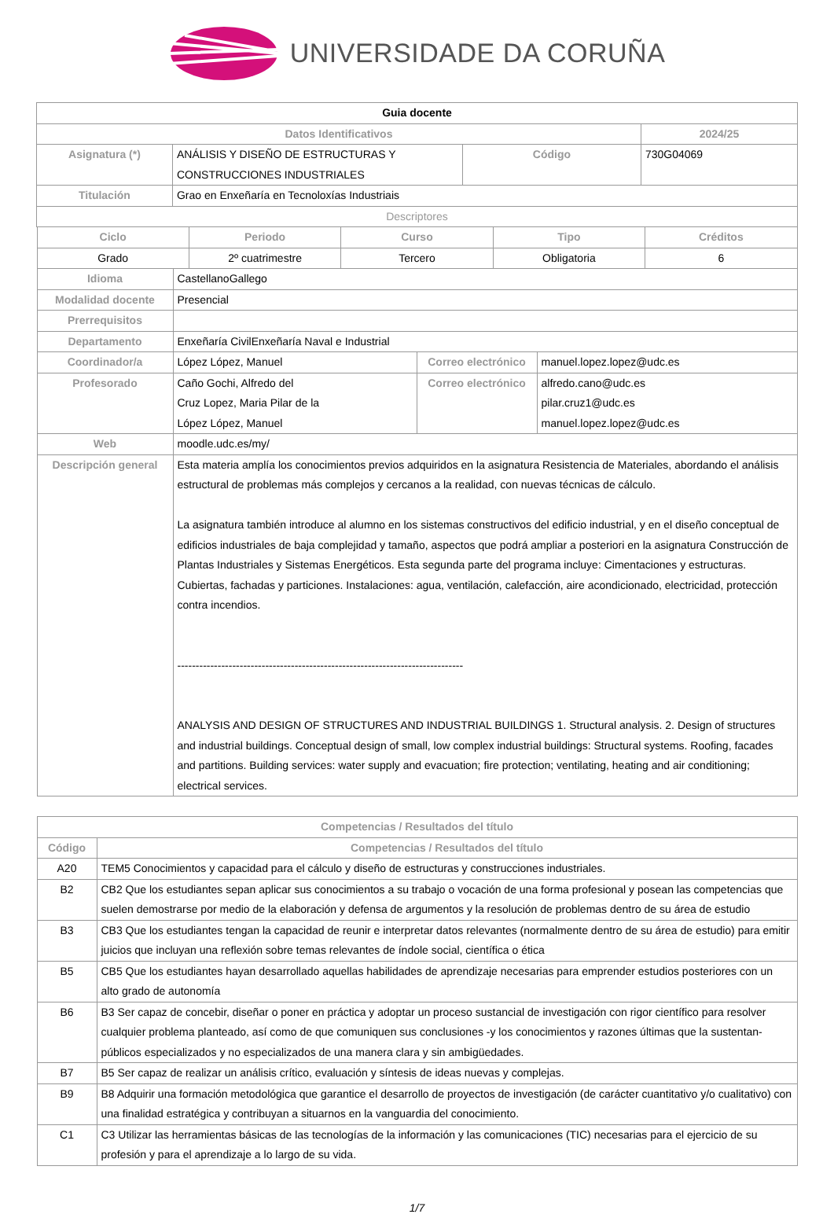UNIVERSIDADE DA CORUÑA
| Guia docente | | | |
| Datos Identificativos | | | 2024/25 |
| Asignatura (*) | ANÁLISIS Y DISEÑO DE ESTRUCTURAS Y CONSTRUCCIONES INDUSTRIALES | Código | 730G04069 |
| Titulación | Grao en Enxeñaría en Tecnoloxías Industriais | | |
| Descriptores | | | |
| Ciclo | Periodo | Curso | Tipo | Créditos |
| --- | --- | --- | --- | --- |
| Grado | 2º cuatrimestre | Tercero | Obligatoria | 6 |
| Idioma | CastellanoGallego | | |
| Modalidad docente | Presencial | | |
| Prerrequisitos | | | |
| Departamento | Enxeñaría CivilEnxeñaría Naval e Industrial | | |
| Coordinador/a | López López, Manuel | Correo electrónico | manuel.lopez.lopez@udc.es |
| Profesorado | Caño Gochi, Alfredo del Cruz Lopez, Maria Pilar de la López López, Manuel | Correo electrónico | alfredo.cano@udc.es pilar.cruz1@udc.es manuel.lopez.lopez@udc.es |
| Web | moodle.udc.es/my/ | | |
| Descripción general | Esta materia amplía los conocimientos previos adquiridos en la asignatura Resistencia de Materiales, abordando el análisis estructural de problemas más complejos y cercanos a la realidad, con nuevas técnicas de cálculo. La asignatura también introduce al alumno en los sistemas constructivos del edificio industrial, y en el diseño conceptual de edificios industriales de baja complejidad y tamaño, aspectos que podrá ampliar a posteriori en la asignatura Construcción de Plantas Industriales y Sistemas Energéticos. Esta segunda parte del programa incluye: Cimentaciones y estructuras. Cubiertas, fachadas y particiones. Instalaciones: agua, ventilación, calefacción, aire acondicionado, electricidad, protección contra incendios. ------------------------------------------------------------------------------ ANALYSIS AND DESIGN OF STRUCTURES AND INDUSTRIAL BUILDINGS 1. Structural analysis. 2. Design of structures and industrial buildings. Conceptual design of small, low complex industrial buildings: Structural systems. Roofing, facades and partitions. Building services: water supply and evacuation; fire protection; ventilating, heating and air conditioning; electrical services. | | |
| Competencias / Resultados del título | |
| --- | --- |
| Código | Competencias / Resultados del título |
| A20 | TEM5 Conocimientos y capacidad para el cálculo y diseño de estructuras y construcciones industriales. |
| B2 | CB2 Que los estudiantes sepan aplicar sus conocimientos a su trabajo o vocación de una forma profesional y posean las competencias que suelen demostrarse por medio de la elaboración y defensa de argumentos y la resolución de problemas dentro de su área de estudio |
| B3 | CB3 Que los estudiantes tengan la capacidad de reunir e interpretar datos relevantes (normalmente dentro de su área de estudio) para emitir juicios que incluyan una reflexión sobre temas relevantes de índole social, científica o ética |
| B5 | CB5 Que los estudiantes hayan desarrollado aquellas habilidades de aprendizaje necesarias para emprender estudios posteriores con un alto grado de autonomía |
| B6 | B3 Ser capaz de concebir, diseñar o poner en práctica y adoptar un proceso sustancial de investigación con rigor científico para resolver cualquier problema planteado, así como de que comuniquen sus conclusiones -y los conocimientos y razones últimas que la sustentan- públicos especializados y no especializados de una manera clara y sin ambigüedades. |
| B7 | B5 Ser capaz de realizar un análisis crítico, evaluación y síntesis de ideas nuevas y complejas. |
| B9 | B8 Adquirir una formación metodológica que garantice el desarrollo de proyectos de investigación (de carácter cuantitativo y/o cualitativo) con una finalidad estratégica y contribuyan a situarnos en la vanguardia del conocimiento. |
| C1 | C3 Utilizar las herramientas básicas de las tecnologías de la información y las comunicaciones (TIC) necesarias para el ejercicio de su profesión y para el aprendizaje a lo largo de su vida. |
1/7